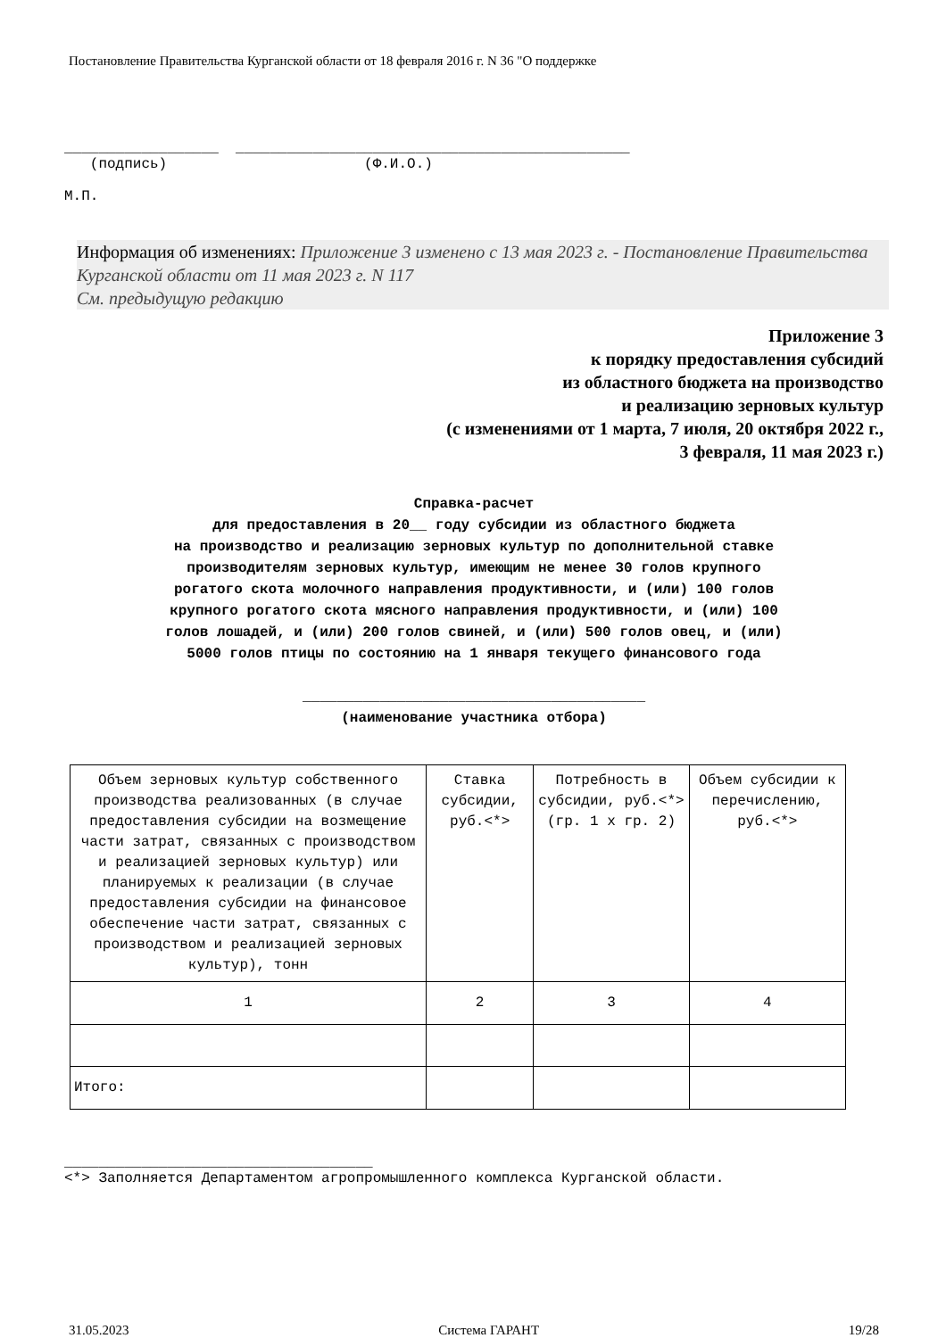Постановление Правительства Курганской области от 18 февраля 2016 г. N 36 "О поддержке
__________________ ______________________________________________ (подпись) (Ф.И.О.) М.П.
Информация об изменениях: Приложение 3 изменено с 13 мая 2023 г. - Постановление Правительства Курганской области от 11 мая 2023 г. N 117
См. предыдущую редакцию
Приложение 3
к порядку предоставления субсидий
из областного бюджета на производство
и реализацию зерновых культур
(с изменениями от 1 марта, 7 июля, 20 октября 2022 г.,
3 февраля, 11 мая 2023 г.)
Справка-расчет
для предоставления в 20__ году субсидии из областного бюджета
на производство и реализацию зерновых культур по дополнительной ставке
производителям зерновых культур, имеющим не менее 30 голов крупного
рогатого скота молочного направления продуктивности, и (или) 100 голов
крупного рогатого скота мясного направления продуктивности, и (или) 100
голов лошадей, и (или) 200 голов свиней, и (или) 500 голов овец, и (или)
5000 голов птицы по состоянию на 1 января текущего финансового года
________________________________________
(наименование участника отбора)
| Объем зерновых культур собственного производства реализованных (в случае предоставления субсидии на возмещение части затрат, связанных с производством и реализацией зерновых культур) или планируемых к реализации (в случае предоставления субсидии на финансовое обеспечение части затрат, связанных с производством и реализацией зерновых культур), тонн | Ставка субсидии, руб.<*> | Потребность в субсидии, руб.<*> (гр. 1 х гр. 2) | Объем субсидии к перечислению, руб.<*> |
| 1 | 2 | 3 | 4 |
| Итого: | | | |
____________________________________
<*> Заполняется Департаментом агропромышленного комплекса Курганской области.
31.05.2023 Система ГАРАНТ 19/28